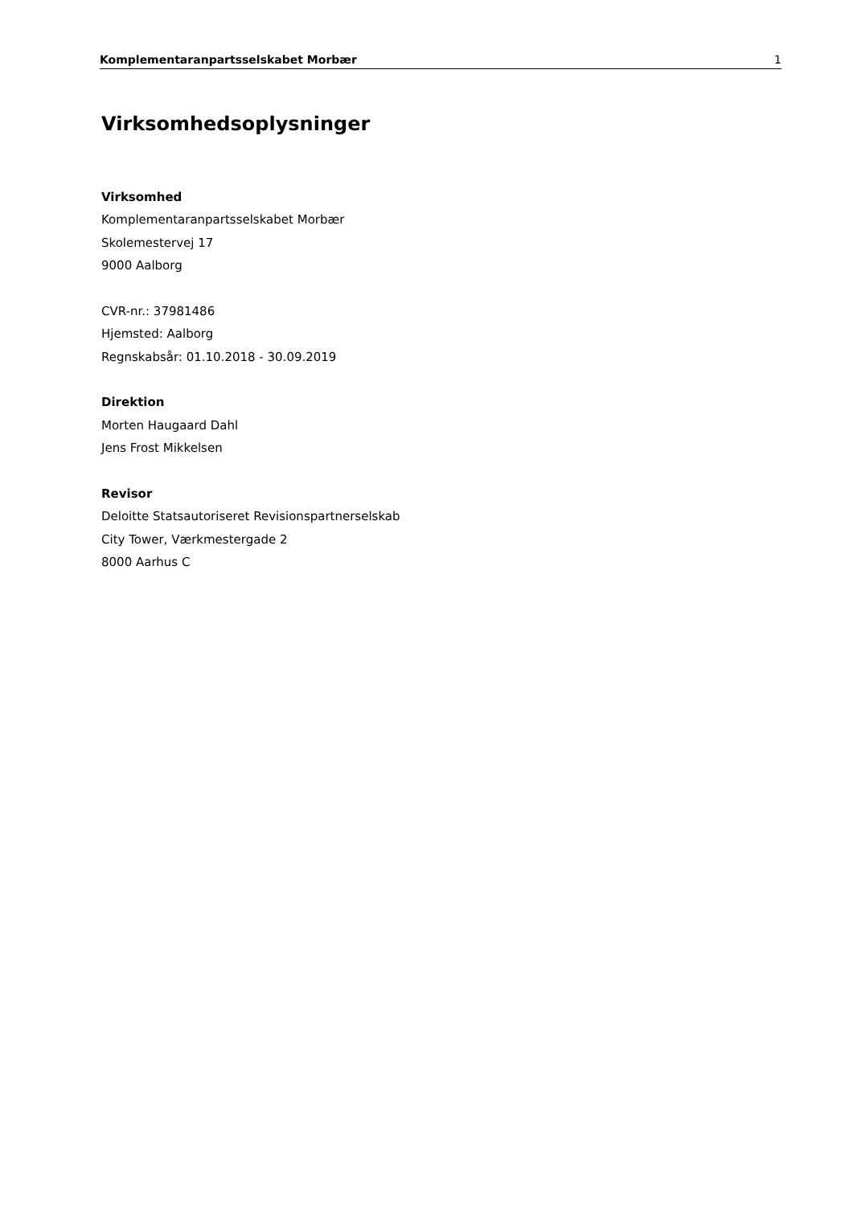Komplementaranpartsselskabet Morbær 1
Virksomhedsoplysninger
Virksomhed
Komplementaranpartsselskabet Morbær
Skolemestervej 17
9000 Aalborg
CVR-nr.: 37981486
Hjemsted: Aalborg
Regnskabsår: 01.10.2018 - 30.09.2019
Direktion
Morten Haugaard Dahl
Jens Frost Mikkelsen
Revisor
Deloitte Statsautoriseret Revisionspartnerselskab
City Tower, Værkmestergade 2
8000 Aarhus C